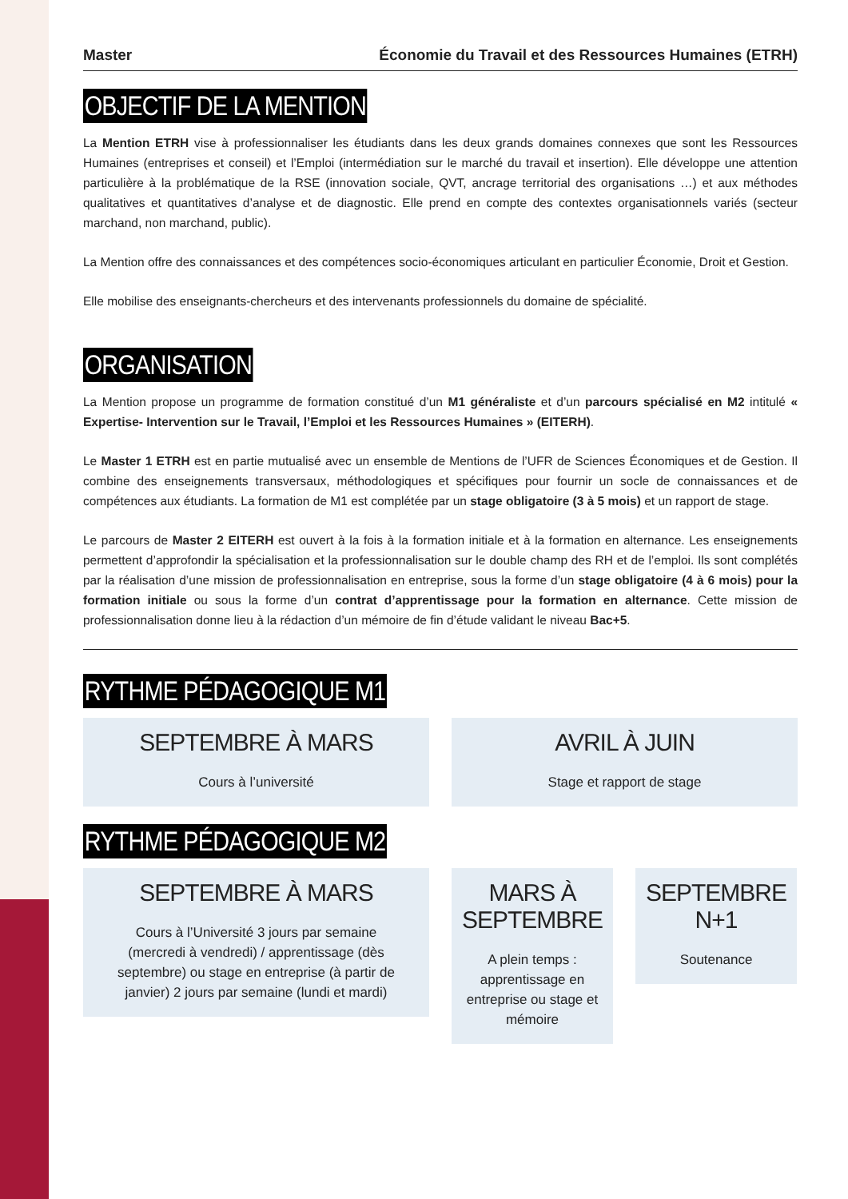Master Économie du Travail et des Ressources Humaines (ETRH)
OBJECTIF DE LA MENTION
La Mention ETRH vise à professionnaliser les étudiants dans les deux grands domaines connexes que sont les Ressources Humaines (entreprises et conseil) et l’Emploi (intermédiation sur le marché du travail et insertion). Elle développe une attention particulière à la problématique de la RSE (innovation sociale, QVT, ancrage territorial des organisations …) et aux méthodes qualitatives et quantitatives d’analyse et de diagnostic. Elle prend en compte des contextes organisationnels variés (secteur marchand, non marchand, public).
La Mention offre des connaissances et des compétences socio-économiques articulant en particulier Économie, Droit et Gestion.
Elle mobilise des enseignants-chercheurs et des intervenants professionnels du domaine de spécialité.
ORGANISATION
La Mention propose un programme de formation constitué d’un M1 généraliste et d’un parcours spécialisé en M2 intitulé « Expertise- Intervention sur le Travail, l’Emploi et les Ressources Humaines » (EITERH).
Le Master 1 ETRH est en partie mutualisé avec un ensemble de Mentions de l’UFR de Sciences Économiques et de Gestion. Il combine des enseignements transversaux, méthodologiques et spécifiques pour fournir un socle de connaissances et de compétences aux étudiants. La formation de M1 est complétée par un stage obligatoire (3 à 5 mois) et un rapport de stage.
Le parcours de Master 2 EITERH est ouvert à la fois à la formation initiale et à la formation en alternance. Les enseignements permettent d’approfondir la spécialisation et la professionnalisation sur le double champ des RH et de l’emploi. Ils sont complétés par la réalisation d’une mission de professionnalisation en entreprise, sous la forme d’un stage obligatoire (4 à 6 mois) pour la formation initiale ou sous la forme d’un contrat d’apprentissage pour la formation en alternance. Cette mission de professionnalisation donne lieu à la rédaction d’un mémoire de fin d’étude validant le niveau Bac+5.
RYTHME PÉDAGOGIQUE M1
SEPTEMBRE À MARS
Cours à l’université
AVRIL À JUIN
Stage et rapport de stage
RYTHME PÉDAGOGIQUE M2
SEPTEMBRE À MARS
Cours à l’Université 3 jours par semaine (mercredi à vendredi) / apprentissage (dès septembre) ou stage en entreprise (à partir de janvier) 2 jours par semaine (lundi et mardi)
MARS À
SEPTEMBRE
A plein temps :
apprentissage en entreprise ou stage et mémoire
SEPTEMBRE
N+1
Soutenance